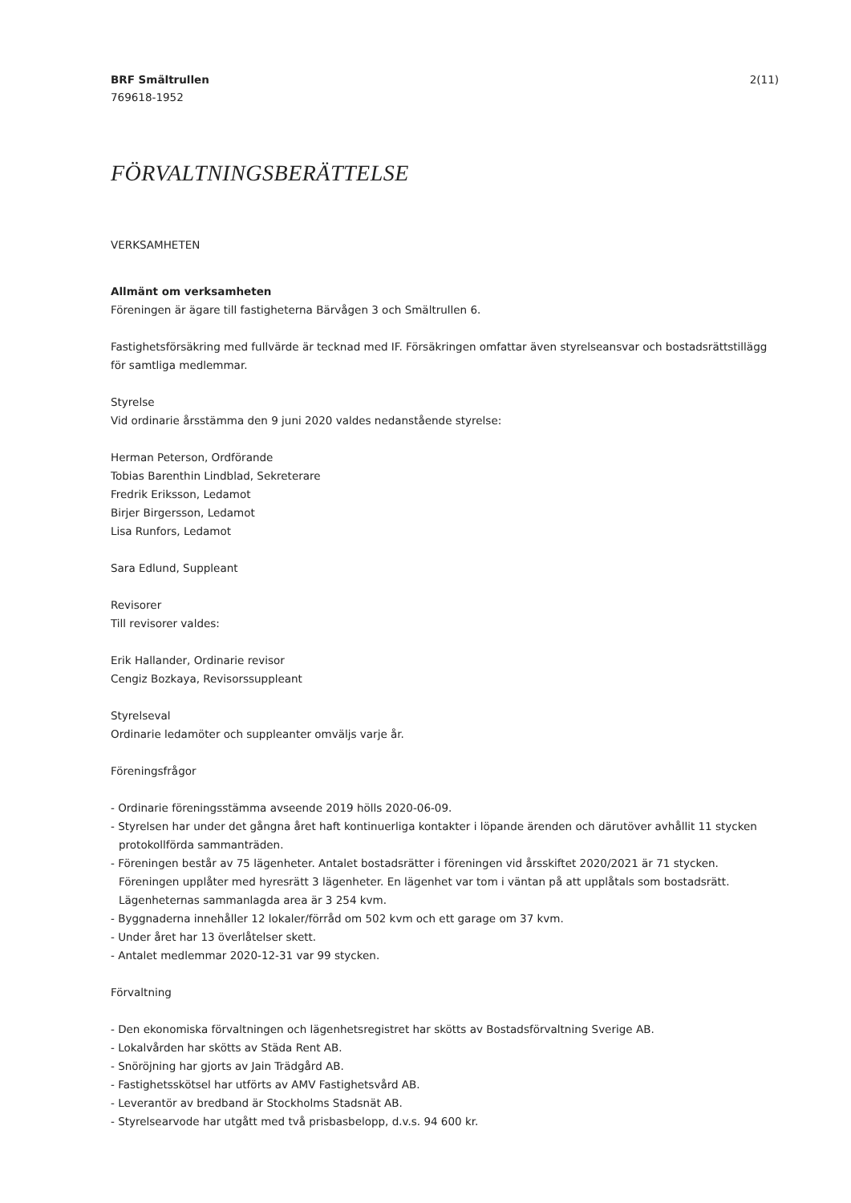BRF Smältrullen
769618-1952
2(11)
FÖRVALTNINGSBERÄTTELSE
VERKSAMHETEN
Allmänt om verksamheten
Föreningen är ägare till fastigheterna Bärvågen 3 och Smältrullen 6.
Fastighetsförsäkring med fullvärde är tecknad med IF. Försäkringen omfattar även styrelseansvar och bostadsrättstillägg för samtliga medlemmar.
Styrelse
Vid ordinarie årsstämma den 9 juni 2020 valdes nedanstående styrelse:
Herman Peterson, Ordförande
Tobias Barenthin Lindblad, Sekreterare
Fredrik Eriksson, Ledamot
Birjer Birgersson, Ledamot
Lisa Runfors, Ledamot
Sara Edlund, Suppleant
Revisorer
Till revisorer valdes:
Erik Hallander, Ordinarie revisor
Cengiz Bozkaya, Revisorssuppleant
Styrelseval
Ordinarie ledamöter och suppleanter omväljs varje år.
Föreningsfrågor
- Ordinarie föreningsstämma avseende 2019 hölls 2020-06-09.
- Styrelsen har under det gångna året haft kontinuerliga kontakter i löpande ärenden och därutöver avhållit 11 stycken
protokollförda sammanträden.
- Föreningen består av 75 lägenheter. Antalet bostadsrätter i föreningen vid årsskiftet 2020/2021 är 71 stycken.
Föreningen upplåter med hyresrätt 3 lägenheter. En lägenhet var tom i väntan på att upplåtals som bostadsrätt.
Lägenheternas sammanlagda area är 3 254 kvm.
- Byggnaderna innehåller 12 lokaler/förråd om 502 kvm och ett garage om 37 kvm.
- Under året har 13 överlåtelser skett.
- Antalet medlemmar 2020-12-31 var 99 stycken.
Förvaltning
- Den ekonomiska förvaltningen och lägenhetsregistret har skötts av Bostadsförvaltning Sverige AB.
- Lokalvården har skötts av Städa Rent AB.
- Snöröjning har gjorts av Jain Trädgård AB.
- Fastighetsskötsel har utförts av AMV Fastighetsvård AB.
- Leverantör av bredband är Stockholms Stadsnät AB.
- Styrelsearvode har utgått med två prisbasbelopp, d.v.s. 94 600 kr.